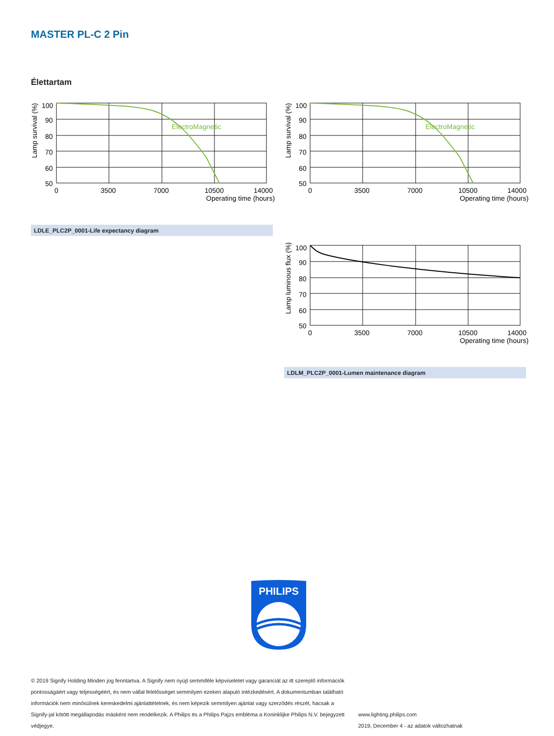MASTER PL-C 2 Pin
Élettartam
ElectroMagnetic
100
90
80
70
60
50
0
3500
7000
10500
14000
Operating time (hours)
Lamp survival (%)
ElectroMagnetic
100
90
80
70
60
50
0
3500
7000
10500
14000
Operating time (hours)
Lamp survival (%)
LDLE_PLC2P_0001-Life expectancy diagram
100
90
80
70
60
50
0
3500
7000
10500
14000
Operating time (hours)
Lamp luminous flux (%)
LDLM_PLC2P_0001-Lumen maintenance diagram
PHILIPS
© 2019 Signify Holding Minden jog fenntartva. A Signify nem nyújt semmiféle képviseletet vagy garanciát az itt szereplő információk pontosságáért vagy teljességéért, és nem vállal felelősséget semmilyen ezeken alapuló intézkedésért. A dokumentumban található információk nem minősülnek kereskedelmi ajánlattételnek, és nem képezik semmilyen ajánlat vagy szerződés részét, hacsak a Signify-jal kötött megállapodás másként nem rendelkezik. A Philips és a Philips Pajzs embléma a Koninklijke Philips N.V. bejegyzett védjegye.
www.lighting.philips.com
2019, December 4 - az adatok változhatnak